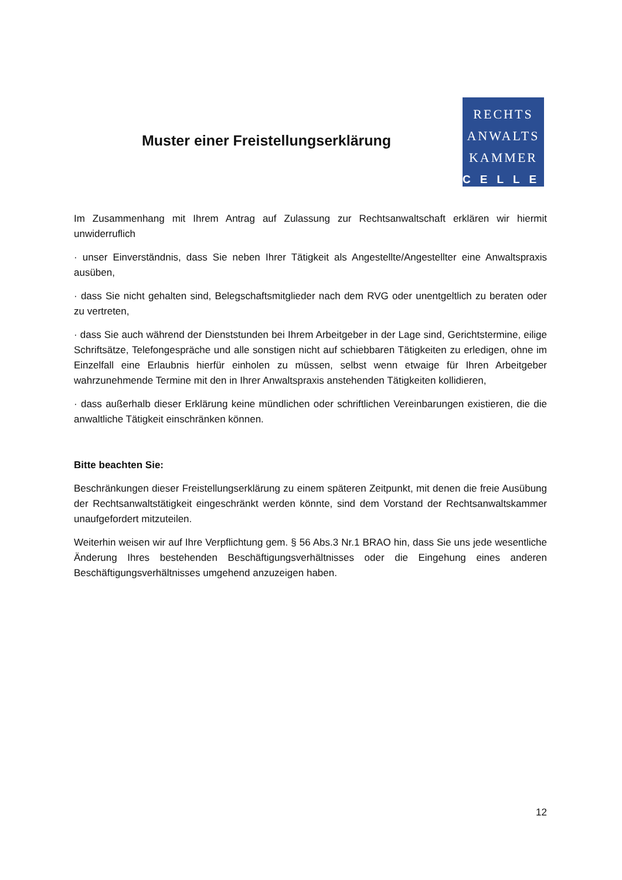Muster einer Freistellungserklärung
RECHTS
ANWALTS
KAMMER
CELLE
Im Zusammenhang mit Ihrem Antrag auf Zulassung zur Rechtsanwaltschaft erklären wir hiermit unwiderruflich
· unser Einverständnis, dass Sie neben Ihrer Tätigkeit als Angestellte/Angestellter eine Anwaltspraxis ausüben,
· dass Sie nicht gehalten sind, Belegschaftsmitglieder nach dem RVG oder unentgeltlich zu beraten oder zu vertreten,
· dass Sie auch während der Dienststunden bei Ihrem Arbeitgeber in der Lage sind, Gerichtstermine, eilige Schriftsätze, Telefongespräche und alle sonstigen nicht auf schiebbaren Tätigkeiten zu erledigen, ohne im Einzelfall eine Erlaubnis hierfür einholen zu müssen, selbst wenn etwaige für Ihren Arbeitgeber wahrzunehmende Termine mit den in Ihrer Anwaltspraxis anstehenden Tätigkeiten kollidieren,
· dass außerhalb dieser Erklärung keine mündlichen oder schriftlichen Vereinbarungen existieren, die die anwaltliche Tätigkeit einschränken können.
Bitte beachten Sie:
Beschränkungen dieser Freistellungserklärung zu einem späteren Zeitpunkt, mit denen die freie Ausübung der Rechtsanwaltstätigkeit eingeschränkt werden könnte, sind dem Vorstand der Rechtsanwaltskammer unaufgefordert mitzuteilen.
Weiterhin weisen wir auf Ihre Verpflichtung gem. § 56 Abs.3 Nr.1 BRAO hin, dass Sie uns jede wesentliche Änderung Ihres bestehenden Beschäftigungsverhältnisses oder die Eingehung eines anderen Beschäftigungsverhältnisses umgehend anzuzeigen haben.
12